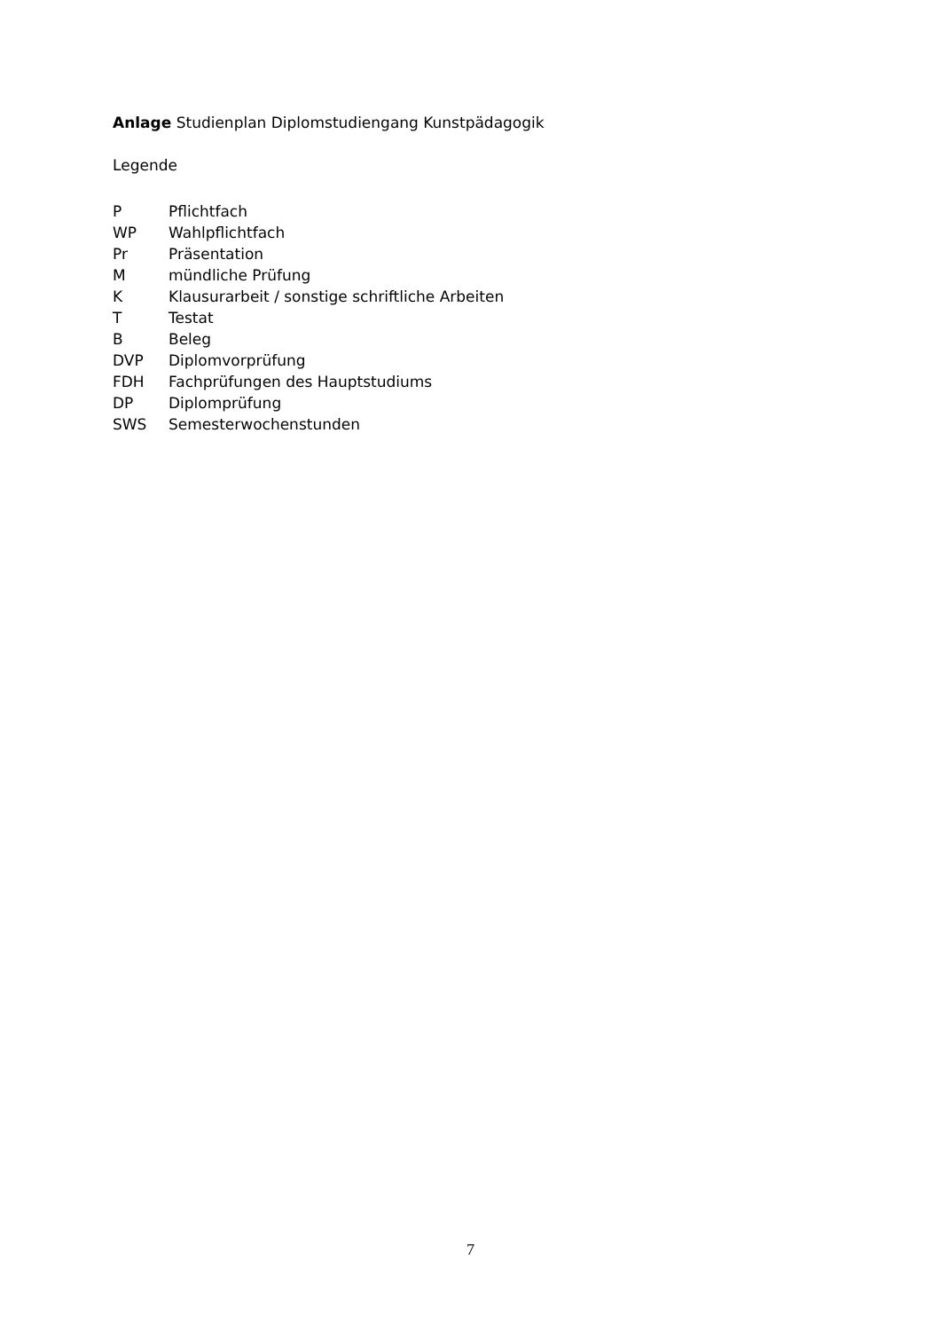Anlage Studienplan Diplomstudiengang Kunstpädagogik
Legende
| P | Pflichtfach |
| WP | Wahlpflichtfach |
| Pr | Präsentation |
| M | mündliche Prüfung |
| K | Klausurarbeit / sonstige schriftliche Arbeiten |
| T | Testat |
| B | Beleg |
| DVP | Diplomvorprüfung |
| FDH | Fachprüfungen des Hauptstudiums |
| DP | Diplomprüfung |
| SWS | Semesterwochenstunden |
7